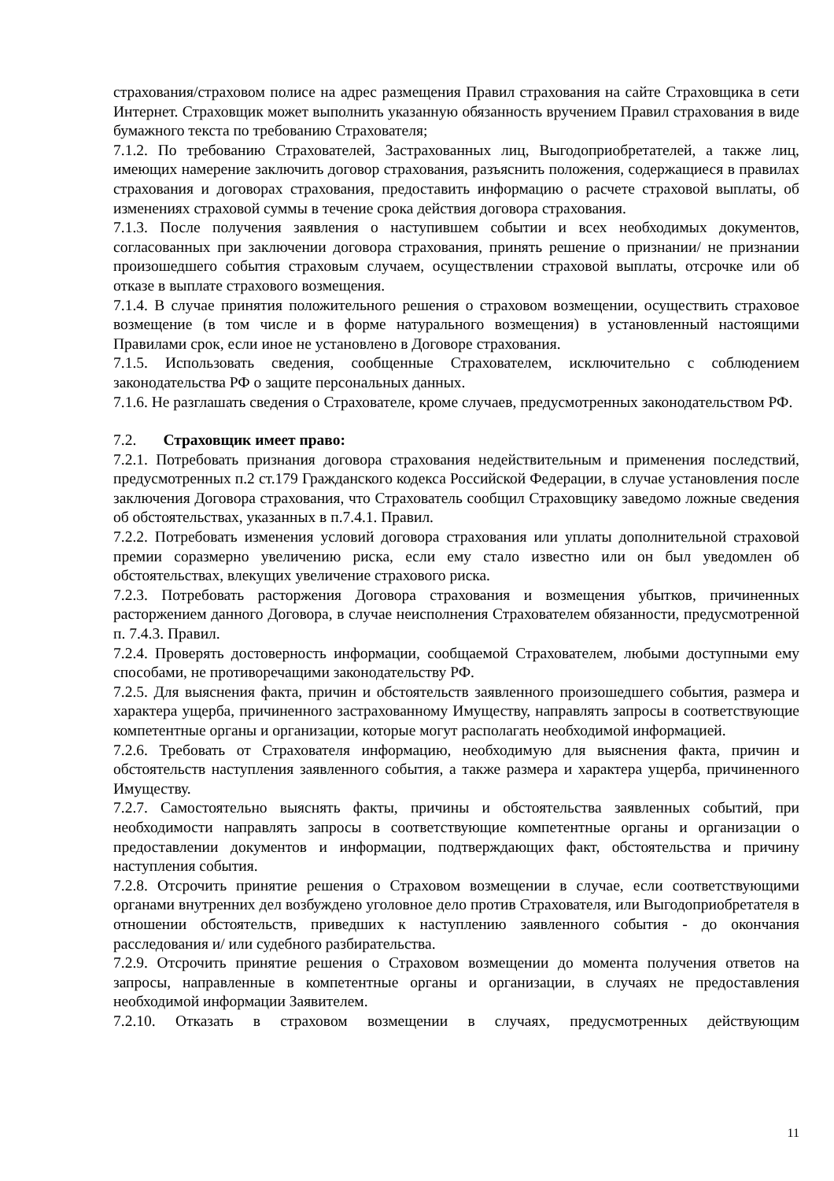страхования/страховом полисе на адрес размещения Правил страхования на сайте Страховщика в сети Интернет. Страховщик может выполнить указанную обязанность вручением Правил страхования в виде бумажного текста по требованию Страхователя;
7.1.2. По требованию Страхователей, Застрахованных лиц, Выгодоприобретателей, а также лиц, имеющих намерение заключить договор страхования, разъяснить положения, содержащиеся в правилах страхования и договорах страхования, предоставить информацию о расчете страховой выплаты, об изменениях страховой суммы в течение срока действия договора страхования.
7.1.3. После получения заявления о наступившем событии и всех необходимых документов, согласованных при заключении договора страхования, принять решение о признании/ не признании произошедшего события страховым случаем, осуществлении страховой выплаты, отсрочке или об отказе в выплате страхового возмещения.
7.1.4. В случае принятия положительного решения о страховом возмещении, осуществить страховое возмещение (в том числе и в форме натурального возмещения) в установленный настоящими Правилами срок, если иное не установлено в Договоре страхования.
7.1.5. Использовать сведения, сообщенные Страхователем, исключительно с соблюдением законодательства РФ о защите персональных данных.
7.1.6. Не разглашать сведения о Страхователе, кроме случаев, предусмотренных законодательством РФ.
7.2. Страховщик имеет право:
7.2.1. Потребовать признания договора страхования недействительным и применения последствий, предусмотренных п.2 ст.179 Гражданского кодекса Российской Федерации, в случае установления после заключения Договора страхования, что Страхователь сообщил Страховщику заведомо ложные сведения об обстоятельствах, указанных в п.7.4.1. Правил.
7.2.2. Потребовать изменения условий договора страхования или уплаты дополнительной страховой премии соразмерно увеличению риска, если ему стало известно или он был уведомлен об обстоятельствах, влекущих увеличение страхового риска.
7.2.3. Потребовать расторжения Договора страхования и возмещения убытков, причиненных расторжением данного Договора, в случае неисполнения Страхователем обязанности, предусмотренной п. 7.4.3. Правил.
7.2.4. Проверять достоверность информации, сообщаемой Страхователем, любыми доступными ему способами, не противоречащими законодательству РФ.
7.2.5. Для выяснения факта, причин и обстоятельств заявленного произошедшего события, размера и характера ущерба, причиненного застрахованному Имуществу, направлять запросы в соответствующие компетентные органы и организации, которые могут располагать необходимой информацией.
7.2.6. Требовать от Страхователя информацию, необходимую для выяснения факта, причин и обстоятельств наступления заявленного события, а также размера и характера ущерба, причиненного Имуществу.
7.2.7. Самостоятельно выяснять факты, причины и обстоятельства заявленных событий, при необходимости направлять запросы в соответствующие компетентные органы и организации о предоставлении документов и информации, подтверждающих факт, обстоятельства и причину наступления события.
7.2.8. Отсрочить принятие решения о Страховом возмещении в случае, если соответствующими органами внутренних дел возбуждено уголовное дело против Страхователя, или Выгодоприобретателя в отношении обстоятельств, приведших к наступлению заявленного события - до окончания расследования и/ или судебного разбирательства.
7.2.9. Отсрочить принятие решения о Страховом возмещении до момента получения ответов на запросы, направленные в компетентные органы и организации, в случаях не предоставления необходимой информации Заявителем.
7.2.10. Отказать в страховом возмещении в случаях, предусмотренных действующим
11